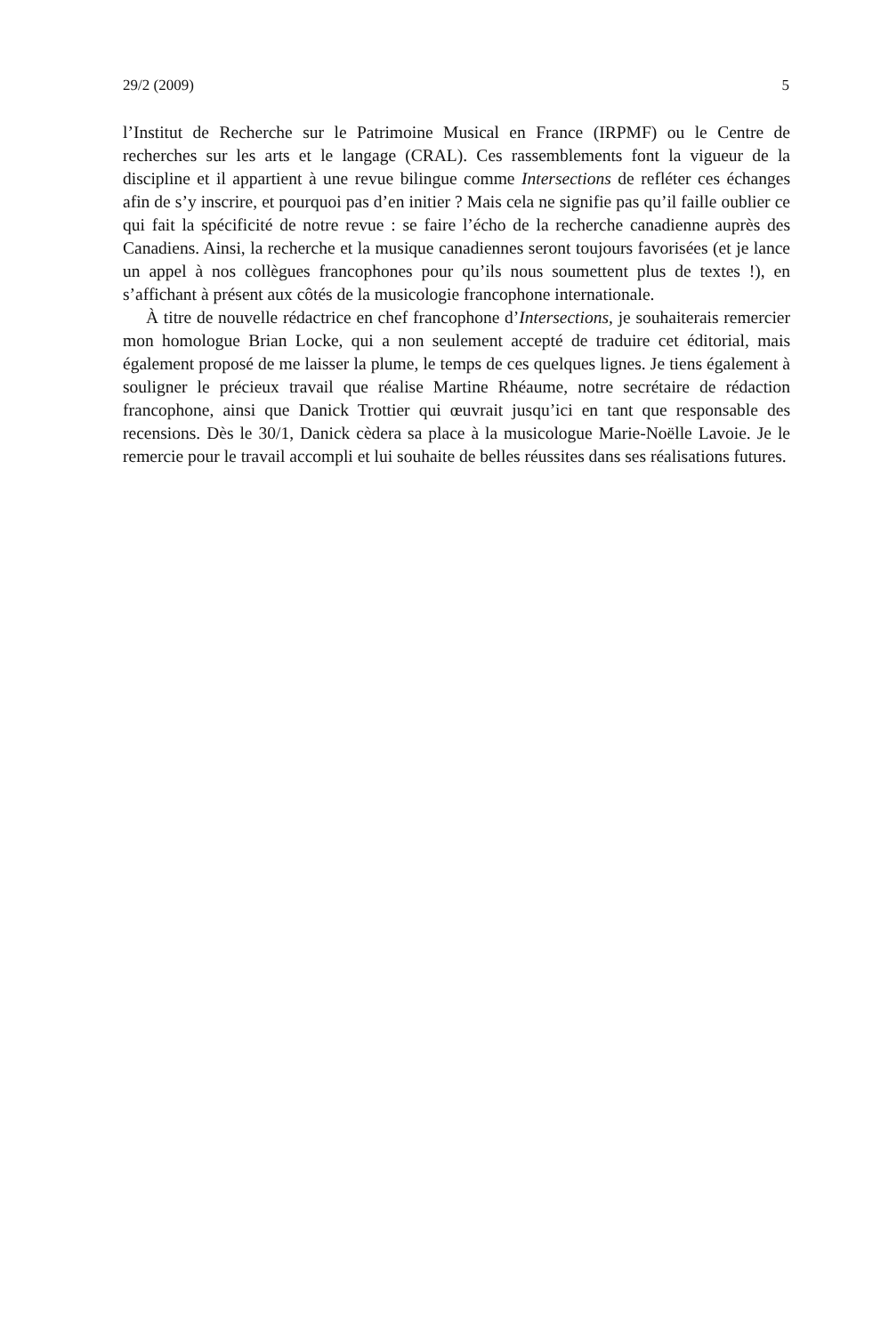29/2 (2009) 5
l’Institut de Recherche sur le Patrimoine Musical en France (IRPMF) ou le Centre de recherches sur les arts et le langage (CRAL). Ces rassemblements font la vigueur de la discipline et il appartient à une revue bilingue comme Intersections de refléter ces échanges afin de s’y inscrire, et pourquoi pas d’en initier ? Mais cela ne signifie pas qu’il faille oublier ce qui fait la spécificité de notre revue : se faire l’écho de la recherche canadienne auprès des Canadiens. Ainsi, la recherche et la musique canadiennes seront toujours favorisées (et je lance un appel à nos collègues francophones pour qu’ils nous soumettent plus de textes !), en s’affichant à présent aux côtés de la musicologie francophone internationale.
À titre de nouvelle rédactrice en chef francophone d’Intersections, je souhaiterais remercier mon homologue Brian Locke, qui a non seulement accepté de traduire cet éditorial, mais également proposé de me laisser la plume, le temps de ces quelques lignes. Je tiens également à souligner le précieux travail que réalise Martine Rhéaume, notre secrétaire de rédaction francophone, ainsi que Danick Trottier qui œuvrait jusqu’ici en tant que responsable des recensions. Dès le 30/1, Danick cèdera sa place à la musicologue Marie-Noëlle Lavoie. Je le remercie pour le travail accompli et lui souhaite de belles réussites dans ses réalisations futures.